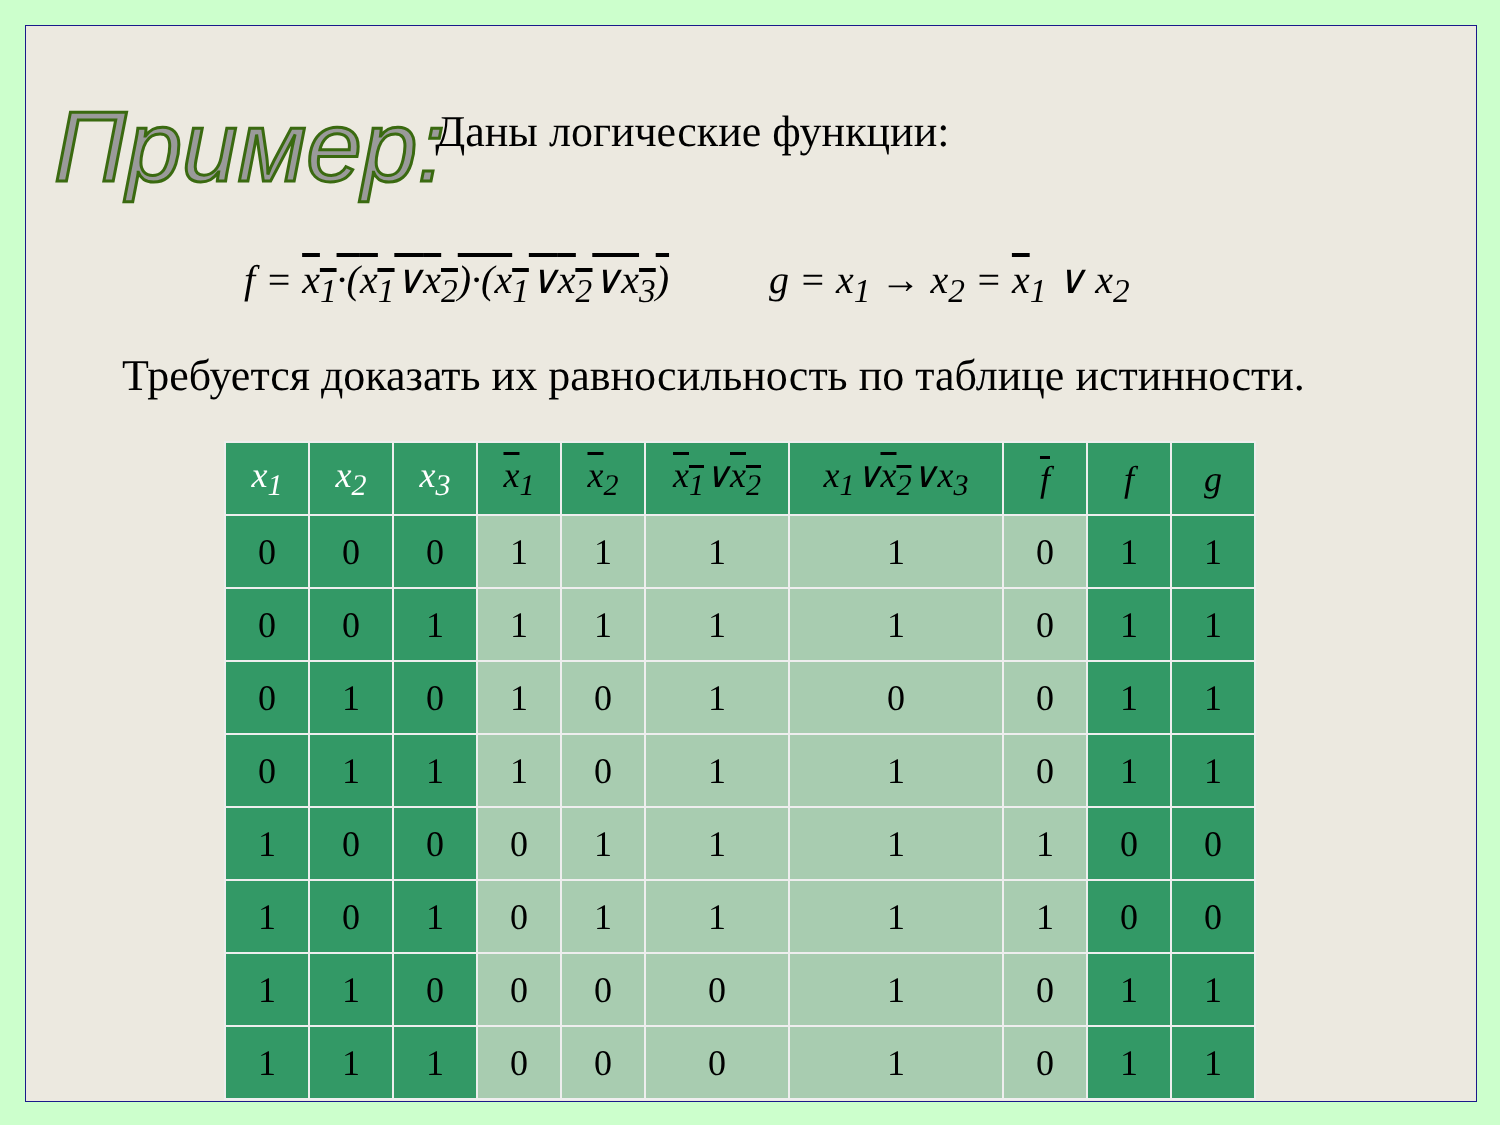Пример:
Даны логические функции:
f = x<sub>1</sub>·(x<sub>1</sub>∨x<sub>2</sub>)·(x<sub>1</sub>∨x<sub>2</sub>∨x<sub>3</sub>) g = x<sub>1</sub> → x<sub>2</sub> = x<sub>1</sub> ∨ x<sub>2</sub>
Требуется доказать их равносильность по таблице истинности.
| x<sub>1</sub> | x<sub>2</sub> | x<sub>3</sub> | x<sub>1</sub> | x<sub>2</sub> | x<sub>1</sub> ∨ x<sub>2</sub> | x<sub>1</sub>∨ x<sub>2</sub> ∨x<sub>3</sub> | f | f | g |
| --- | --- | --- | --- | --- | --- | --- | --- | --- | --- |
| 0 | 0 | 0 | 1 | 1 | 1 | 1 | 0 | 1 | 1 |
| 0 | 0 | 1 | 1 | 1 | 1 | 1 | 0 | 1 | 1 |
| 0 | 1 | 0 | 1 | 0 | 1 | 0 | 0 | 1 | 1 |
| 0 | 1 | 1 | 1 | 0 | 1 | 1 | 0 | 1 | 1 |
| 1 | 0 | 0 | 0 | 1 | 1 | 1 | 1 | 0 | 0 |
| 1 | 0 | 1 | 0 | 1 | 1 | 1 | 1 | 0 | 0 |
| 1 | 1 | 0 | 0 | 0 | 0 | 1 | 0 | 1 | 1 |
| 1 | 1 | 1 | 0 | 0 | 0 | 1 | 0 | 1 | 1 |